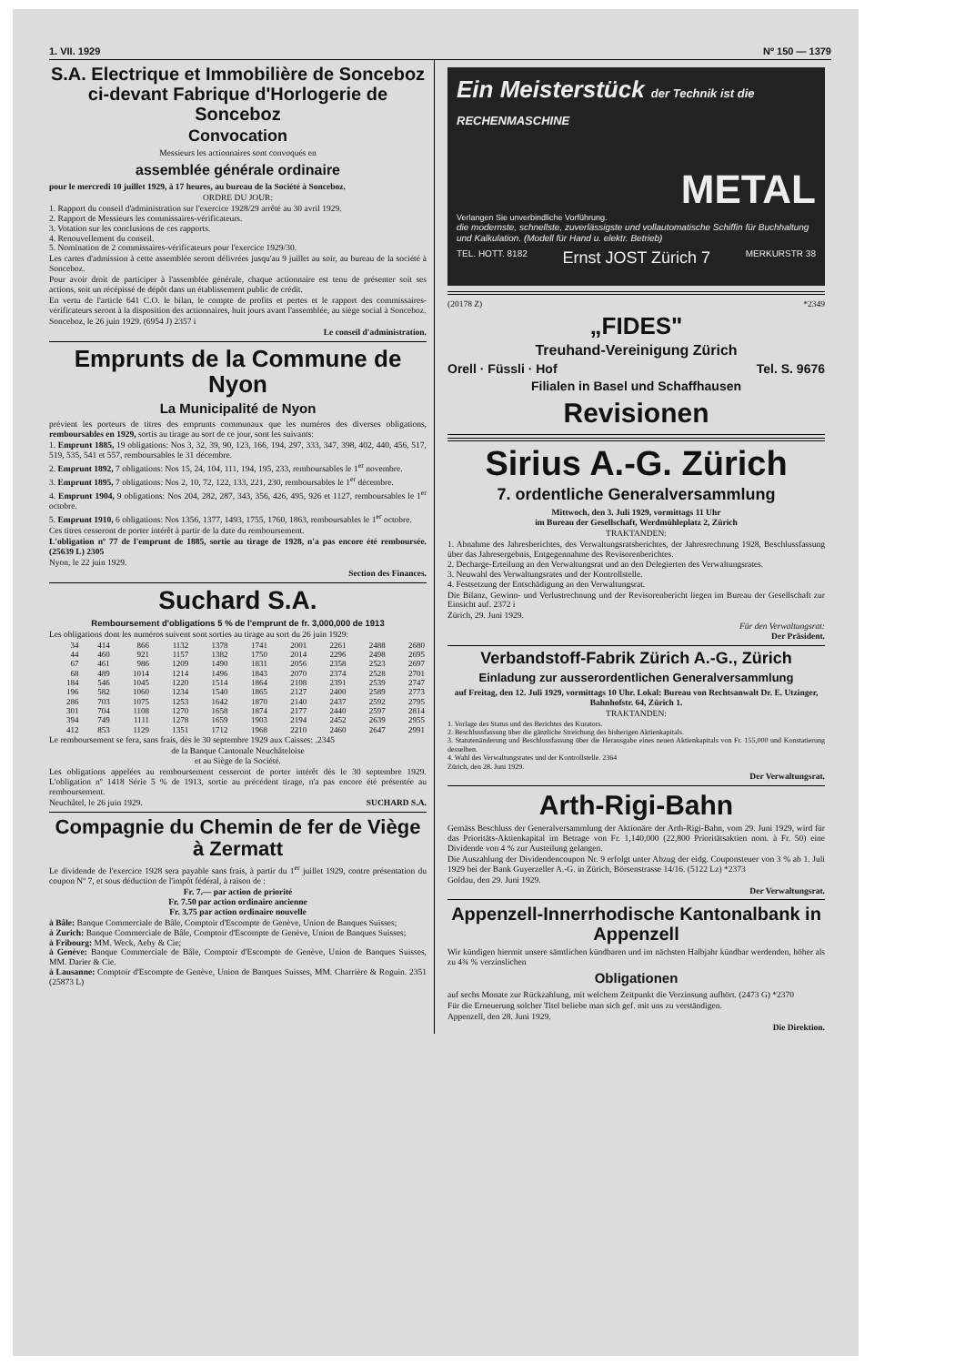1. VII. 1929 Nº 150 — 1379
S.A. Electrique et Immobilière de Sonceboz ci-devant Fabrique d'Horlogerie de Sonceboz
Convocation
Messieurs les actionnaires sont convoqués en
assemblée générale ordinaire
pour le mercredi 10 juillet 1929, à 17 heures, au bureau de la Société à Sonceboz.
ORDRE DU JOUR:
1. Rapport du conseil d'administration sur l'exercice 1928/29 arrêté au 30 avril 1929.
2. Rapport de Messieurs les commissaires-vérificateurs.
3. Votation sur les conclusions de ces rapports.
4. Renouvellement du conseil.
5. Nomination de 2 commissaires-vérificateurs pour l'exercice 1929/30.
Les cartes d'admission à cette assemblée seront délivrées jusqu'au 9 juillet au soir, au bureau de la société à Sonceboz.
Pour avoir droit de participer à l'assemblée générale, chaque actionnaire est tenu de présenter soit ses actions, soit un récépissé de dépôt dans un établissement public de crédit.
En vertu de l'article 641 C.O. le bilan, le compte de profits et pertes et le rapport des commissaires-vérificateurs seront à la disposition des actionnaires, huit jours avant l'assemblée, au siège social à Sonceboz.
Sonceboz, le 26 juin 1929. (6954 J) 2357 i
Le conseil d'administration.
Emprunts de la Commune de Nyon
La Municipalité de Nyon
prévient les porteurs de titres des emprunts communaux que les numéros des diverses obligations, remboursables en 1929, sortis au tirage au sort de ce jour, sont les suivants:
1. Emprunt 1885, 19 obligations: Nos 3, 32, 39, 90, 123, 166, 194, 297, 333, 347, 398, 402, 440, 456, 517, 519, 535, 541 et 557, remboursables le 31 décembre.
2. Emprunt 1892, 7 obligations: Nos 15, 24, 104, 111, 194, 195, 233, remboursables le 1<sup>er</sup> novembre.
3. Emprunt 1895, 7 obligations: Nos 2, 10, 72, 122, 133, 221, 230, remboursables le 1<sup>er</sup> décembre.
4. Emprunt 1904, 9 obligations: Nos 204, 282, 287, 343, 356, 426, 495, 926 et 1127, remboursables le 1<sup>er</sup> octobre.
5. Emprunt 1910, 6 obligations: Nos 1356, 1377, 1493, 1755, 1760, 1863, remboursables le 1<sup>er</sup> octobre.
Ces titres cesseront de porter intérêt à partir de la date du remboursement.
L'obligation nº 77 de l'emprunt de 1885, sortie au tirage de 1928, n'a pas encore été remboursée. (25639 L) 2305
Nyon, le 22 juin 1929.
Section des Finances.
Suchard S.A.
Remboursement d'obligations 5 % de l'emprunt de fr. 3,000,000 de 1913
Les obligations dont les numéros suivent sont sorties au tirage au sort du 26 juin 1929:
| 34 | 414 | 866 | 1132 | 1378 | 1741 | 2001 | 2261 | 2488 | 2680 |
| 44 | 460 | 921 | 1157 | 1382 | 1750 | 2014 | 2296 | 2498 | 2695 |
| 67 | 461 | 986 | 1209 | 1490 | 1831 | 2056 | 2358 | 2523 | 2697 |
| 68 | 489 | 1014 | 1214 | 1496 | 1843 | 2070 | 2374 | 2528 | 2701 |
| 184 | 546 | 1045 | 1220 | 1514 | 1864 | 2108 | 2391 | 2539 | 2747 |
| 196 | 582 | 1060 | 1234 | 1540 | 1865 | 2127 | 2400 | 2589 | 2773 |
| 286 | 703 | 1075 | 1253 | 1642 | 1870 | 2140 | 2437 | 2592 | 2795 |
| 301 | 704 | 1108 | 1270 | 1658 | 1874 | 2177 | 2440 | 2597 | 2814 |
| 394 | 749 | 1111 | 1278 | 1659 | 1903 | 2194 | 2452 | 2639 | 2955 |
| 412 | 853 | 1129 | 1351 | 1712 | 1968 | 2210 | 2460 | 2647 | 2991 |
Le remboursement se fera, sans frais, dès le 30 septembre 1929 aux Caisses: .2345
de la Banque Cantonale Neuchâteloise
et au Siège de la Société.
Les obligations appelées au remboursement cesseront de porter intérêt dès le 30 septembre 1929. L'obligation nº 1418 Série 5 % de 1913, sortie au précédent tirage, n'a pas encore été présentée au remboursement.
Neuchâtel, le 26 juin 1929. SUCHARD S.A.
Compagnie du Chemin de fer de Viège à Zermatt
Le dividende de l'exercice 1928 sera payable sans frais, à partir du 1<sup>er</sup> juillet 1929, contre présentation du coupon Nº 7, et sous déduction de l'impôt fédéral, à raison de :
Fr. 7.— par action de priorité
Fr. 7.50 par action ordinaire ancienne
Fr. 3.75 par action ordinaire nouvelle
à Bâle: Banque Commerciale de Bâle, Comptoir d'Escompte de Genève, Union de Banques Suisses;
à Zurich: Banque Commerciale de Bâle, Comptoir d'Escompte de Genève, Union de Banques Suisses;
à Fribourg: MM. Weck, Aeby & Cie;
à Genève: Banque Commerciale de Bâle, Comptoir d'Escompte de Genève, Union de Banques Suisses, MM. Darier & Cie.
à Lausanne: Comptoir d'Escompte de Genève, Union de Banques Suisses, MM. Charrière & Roguin. 2351 (25873 L)
Ein Meisterstück der Technik ist die RECHENMASCHINE
METAL
Verlangen Sie unverbindliche Vorführung.
die modernste, schnellste, zuverlässigste und vollautomatische Schiffin für Buchhaltung und Kalkulation. (Modell für Hand u. elektr. Betrieb)
TEL. HOTT. 8182 Ernst JOST Zürich 7 MERKURSTR 38
(20178 Z) *2349
„FIDES"
Treuhand-Vereinigung Zürich
Orell · Füssli · Hof Tel. S. 9676
Filialen in Basel und Schaffhausen
Revisionen
Sirius A.-G. Zürich
7. ordentliche Generalversammlung
Mittwoch, den 3. Juli 1929, vormittags 11 Uhr
im Bureau der Gesellschaft, Werdmühleplatz 2, Zürich
TRAKTANDEN:
1. Abnahme des Jahresberichtes, des Verwaltungsratsberichtes, der Jahresrechnung 1928, Beschlussfassung über das Jahresergebnis, Entgegennahme des Revisorenberichtes.
2. Decharge-Erteilung an den Verwaltungsrat und an den Delegierten des Verwaltungsrates.
3. Neuwahl des Verwaltungsrates und der Kontrollstelle.
4. Festsetzung der Entschädigung an den Verwaltungsrat.
Die Bilanz, Gewinn- und Verlustrechnung und der Revisorenbericht liegen im Bureau der Gesellschaft zur Einsicht auf. 2372 i
Zürich, 29. Juni 1929.
Für den Verwaltungsrat:
Der Präsident.
Verbandstoff-Fabrik Zürich A.-G., Zürich
Einladung zur ausserordentlichen Generalversammlung
auf Freitag, den 12. Juli 1929, vormittags 10 Uhr. Lokal: Bureau von Rechtsanwalt Dr. E. Utzinger, Bahnhofstr. 64, Zürich 1.
TRAKTANDEN:
1. Vorlage des Status und des Berichtes des Kurators.
2. Beschlussfassung über die gänzliche Streichung des bisherigen Aktienkapitals.
3. Statutenänderung und Beschlussfassung über die Herausgabe eines neuen Aktienkapitals von Fr. 155,000 und Konstatierung desselben.
4. Wahl des Verwaltungsrates und der Kontrollstelle. 2364
Zürich, den 28. Juni 1929.
Der Verwaltungsrat.
Arth-Rigi-Bahn
Gemäss Beschluss der Generalversammlung der Aktionäre der Arth-Rigi-Bahn, vom 29. Juni 1929, wird für das Prioritäts-Aktienkapital im Betrage von Fr. 1,140,000 (22,800 Prioritätsaktien nom. à Fr. 50) eine Dividende von 4 % zur Austeilung gelangen.
Die Auszahlung der Dividendencoupon Nr. 9 erfolgt unter Abzug der eidg. Couponsteuer von 3 % ab 1. Juli 1929 bei der Bank Guyerzeller A.-G. in Zürich, Börsenstrasse 14/16. (5122 Lz) *2373
Goldau, den 29. Juni 1929.
Der Verwaltungsrat.
Appenzell-Innerrhodische Kantonalbank in Appenzell
Wir kündigen hiermit unsere sämtlichen kündbaren und im nächsten Halbjahr kündbar werdenden, höher als zu 4¾ % verzinslichen
Obligationen
auf sechs Monate zur Rückzahlung, mit welchem Zeitpunkt die Verzinsung aufhört. (2473 G) *2370
Für die Erneuerung solcher Titel beliebe man sich gef. mit uns zu verständigen.
Appenzell, den 28. Juni 1929.
Die Direktion.